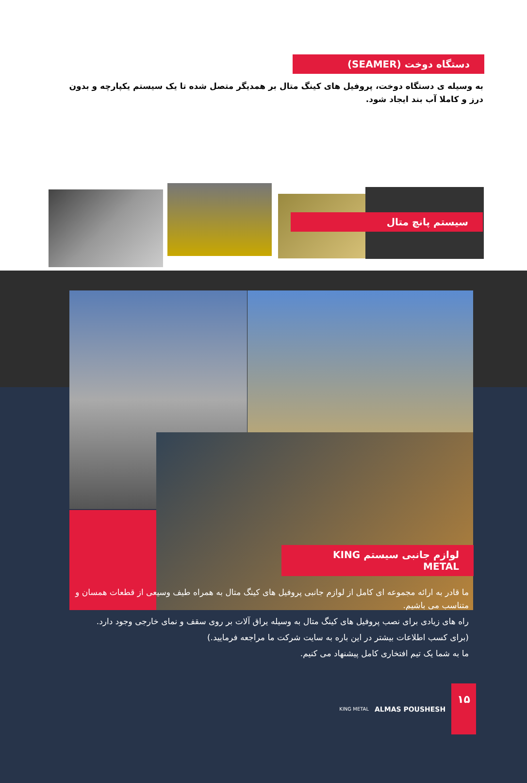دستگاه دوخت (SEAMER)
به وسیله ی دستگاه دوخت، پروفیل های کینگ متال بر همدیگر متصل شده تا یک سیستم یکپارچه و بدون درز و کاملا آب بند ایجاد شود.
سیستم پانچ متال
لوازم جانبی سیستم KING METAL
ما قادر به ارائه مجموعه ای کامل از لوازم جانبی پروفیل های کینگ متال به همراه طیف وسیعی از قطعات همسان و متناسب می باشیم.
راه های زیادی برای نصب پروفیل های کینگ متال به وسیله یراق آلات بر روی سقف و نمای خارجی وجود دارد.
(برای کسب اطلاعات بیشتر در این باره به سایت شرکت ما مراجعه فرمایید.)
ما به شما یک تیم افتخاری کامل پیشنهاد می کنیم.
KING METAL ALMAS POUSHESH ۱۵